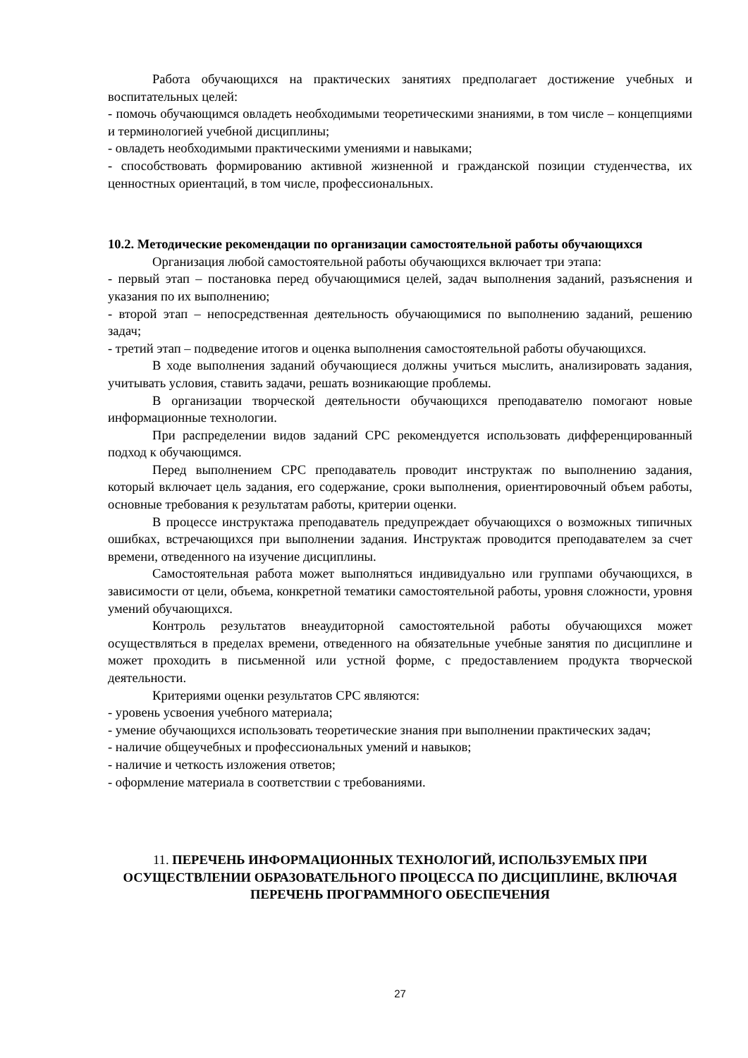Работа обучающихся на практических занятиях предполагает достижение учебных и воспитательных целей:
- помочь обучающимся овладеть необходимыми теоретическими знаниями, в том числе – концепциями и терминологией учебной дисциплины;
- овладеть необходимыми практическими умениями и навыками;
- способствовать формированию активной жизненной и гражданской позиции студенчества, их ценностных ориентаций, в том числе, профессиональных.
10.2. Методические рекомендации по организации самостоятельной работы обучающихся
Организация любой самостоятельной работы обучающихся включает три этапа:
- первый этап – постановка перед обучающимися целей, задач выполнения заданий, разъяснения и указания по их выполнению;
- второй этап – непосредственная деятельность обучающимися по выполнению заданий, решению задач;
- третий этап – подведение итогов и оценка выполнения самостоятельной работы обучающихся.
В ходе выполнения заданий обучающиеся должны учиться мыслить, анализировать задания, учитывать условия, ставить задачи, решать возникающие проблемы.
В организации творческой деятельности обучающихся преподавателю помогают новые информационные технологии.
При распределении видов заданий СРС рекомендуется использовать дифференцированный подход к обучающимся.
Перед выполнением СРС преподаватель проводит инструктаж по выполнению задания, который включает цель задания, его содержание, сроки выполнения, ориентировочный объем работы, основные требования к результатам работы, критерии оценки.
В процессе инструктажа преподаватель предупреждает обучающихся о возможных типичных ошибках, встречающихся при выполнении задания. Инструктаж проводится преподавателем за счет времени, отведенного на изучение дисциплины.
Самостоятельная работа может выполняться индивидуально или группами обучающихся, в зависимости от цели, объема, конкретной тематики самостоятельной работы, уровня сложности, уровня умений обучающихся.
Контроль результатов внеаудиторной самостоятельной работы обучающихся может осуществляться в пределах времени, отведенного на обязательные учебные занятия по дисциплине и может проходить в письменной или устной форме, с предоставлением продукта творческой деятельности.
Критериями оценки результатов СРС являются:
- уровень усвоения учебного материала;
- умение обучающихся использовать теоретические знания при выполнении практических задач;
- наличие общеучебных и профессиональных умений и навыков;
- наличие и четкость изложения ответов;
- оформление материала в соответствии с требованиями.
11. ПЕРЕЧЕНЬ ИНФОРМАЦИОННЫХ ТЕХНОЛОГИЙ, ИСПОЛЬЗУЕМЫХ ПРИ ОСУЩЕСТВЛЕНИИ ОБРАЗОВАТЕЛЬНОГО ПРОЦЕССА ПО ДИСЦИПЛИНЕ, ВКЛЮЧАЯ ПЕРЕЧЕНЬ ПРОГРАММНОГО ОБЕСПЕЧЕНИЯ
27